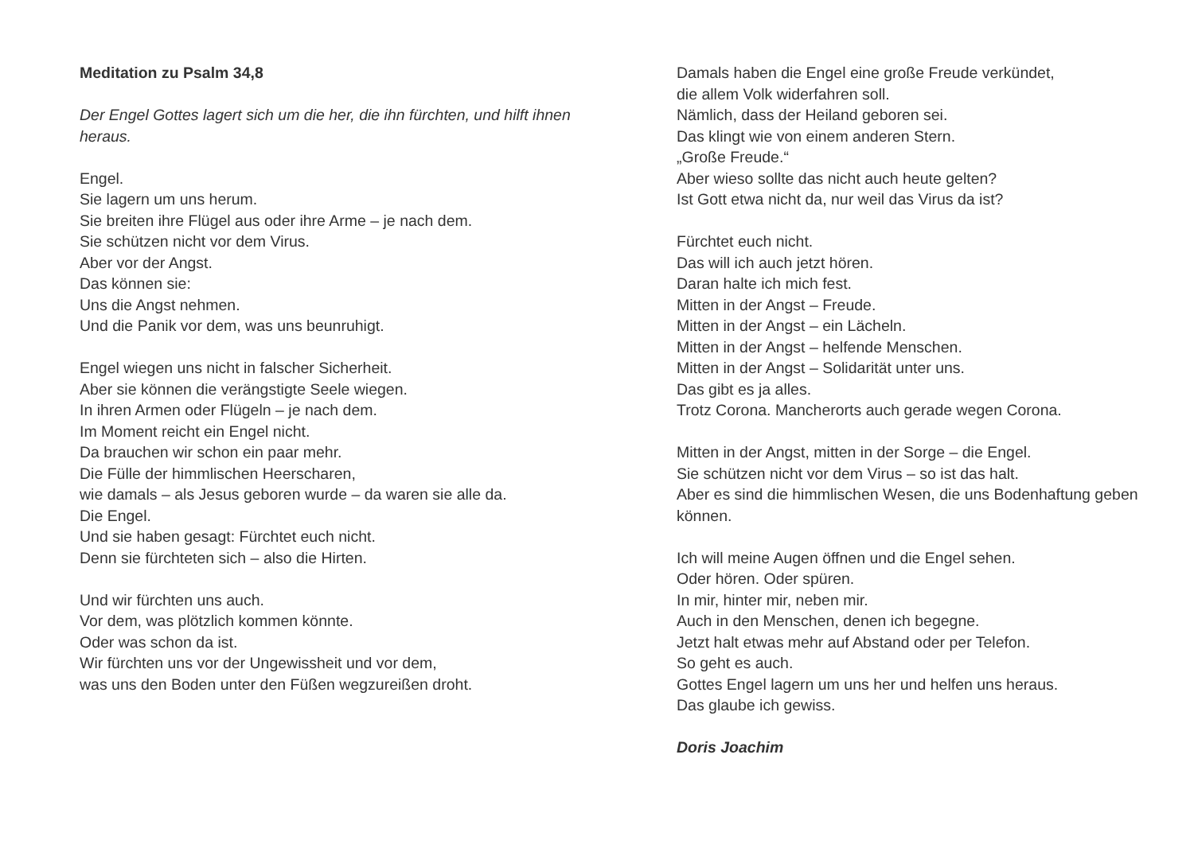Meditation zu Psalm 34,8
Der Engel Gottes lagert sich um die her, die ihn fürchten, und hilft ihnen heraus.
Engel.
Sie lagern um uns herum.
Sie breiten ihre Flügel aus oder ihre Arme – je nach dem.
Sie schützen nicht vor dem Virus.
Aber vor der Angst.
Das können sie:
Uns die Angst nehmen.
Und die Panik vor dem, was uns beunruhigt.
Engel wiegen uns nicht in falscher Sicherheit.
Aber sie können die verängstigte Seele wiegen.
In ihren Armen oder Flügeln – je nach dem.
Im Moment reicht ein Engel nicht.
Da brauchen wir schon ein paar mehr.
Die Fülle der himmlischen Heerscharen,
wie damals – als Jesus geboren wurde – da waren sie alle da.
Die Engel.
Und sie haben gesagt: Fürchtet euch nicht.
Denn sie fürchteten sich – also die Hirten.
Und wir fürchten uns auch.
Vor dem, was plötzlich kommen könnte.
Oder was schon da ist.
Wir fürchten uns vor der Ungewissheit und vor dem,
was uns den Boden unter den Füßen wegzureißen droht.
Damals haben die Engel eine große Freude verkündet,
die allem Volk widerfahren soll.
Nämlich, dass der Heiland geboren sei.
Das klingt wie von einem anderen Stern.
„Große Freude.“
Aber wieso sollte das nicht auch heute gelten?
Ist Gott etwa nicht da, nur weil das Virus da ist?
Fürchtet euch nicht.
Das will ich auch jetzt hören.
Daran halte ich mich fest.
Mitten in der Angst – Freude.
Mitten in der Angst – ein Lächeln.
Mitten in der Angst – helfende Menschen.
Mitten in der Angst – Solidarität unter uns.
Das gibt es ja alles.
Trotz Corona. Mancherorts auch gerade wegen Corona.
Mitten in der Angst, mitten in der Sorge – die Engel.
Sie schützen nicht vor dem Virus – so ist das halt.
Aber es sind die himmlischen Wesen, die uns Bodenhaftung geben können.
Ich will meine Augen öffnen und die Engel sehen.
Oder hören. Oder spüren.
In mir, hinter mir, neben mir.
Auch in den Menschen, denen ich begegne.
Jetzt halt etwas mehr auf Abstand oder per Telefon.
So geht es auch.
Gottes Engel lagern um uns her und helfen uns heraus.
Das glaube ich gewiss.
Doris Joachim